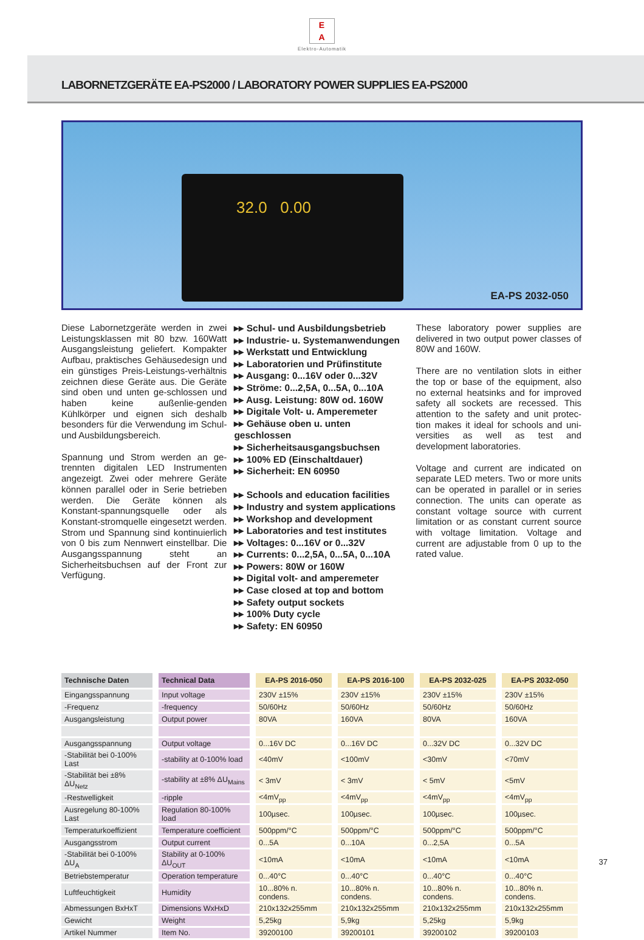E
A
Elektro-Automatik
LABORNETZGERÄTE EA-PS2000 / LABORATORY POWER SUPPLIES EA-PS2000
32.0 0.00
EA-PS 2032-050
Diese Labornetzgeräte werden in zwei Leistungsklassen mit 80 bzw. 160Watt Ausgangsleistung geliefert. Kompakter Aufbau, praktisches Gehäusedesign und ein günstiges Preis-Leistungs-verhältnis zeichnen diese Geräte aus. Die Geräte sind oben und unten ge-schlossen und haben keine außenlie-genden Kühlkörper und eignen sich deshalb besonders für die Verwendung im Schul- und Ausbildungsbereich.
Spannung und Strom werden an ge-trennten digitalen LED Instrumenten angezeigt. Zwei oder mehrere Geräte können parallel oder in Serie betrieben werden. Die Geräte können als Konstant-spannungsquelle oder als Konstant-stromquelle eingesetzt werden. Strom und Spannung sind kontinuierlich von 0 bis zum Nennwert einstellbar. Die Ausgangsspannung steht an Sicherheitsbuchsen auf der Front zur Verfügung.
▸▸ Schul- und Ausbildungsbetrieb
▸▸ Industrie- u. Systemanwendungen
▸▸ Werkstatt und Entwicklung
▸▸ Laboratorien und Prüfinstitute
▸▸ Ausgang: 0...16V oder 0...32V
▸▸ Ströme: 0...2,5A, 0...5A, 0...10A
▸▸ Ausg. Leistung: 80W od. 160W
▸▸ Digitale Volt- u. Amperemeter
▸▸ Gehäuse oben u. unten geschlossen
▸▸ Sicherheitsausgangsbuchsen
▸▸ 100% ED (Einschaltdauer)
▸▸ Sicherheit: EN 60950
▸▸ Schools and education facilities
▸▸ Industry and system applications
▸▸ Workshop and development
▸▸ Laboratories and test institutes
▸▸ Voltages: 0...16V or 0...32V
▸▸ Currents: 0...2,5A, 0...5A, 0...10A
▸▸ Powers: 80W or 160W
▸▸ Digital volt- and amperemeter
▸▸ Case closed at top and bottom
▸▸ Safety output sockets
▸▸ 100% Duty cycle
▸▸ Safety: EN 60950
These laboratory power supplies are delivered in two output power classes of 80W and 160W.
There are no ventilation slots in either the top or base of the equipment, also no external heatsinks and for improved safety all sockets are recessed. This attention to the safety and unit protec-tion makes it ideal for schools and uni-versities as well as test and development laboratories.
Voltage and current are indicated on separate LED meters. Two or more units can be operated in parallel or in series connection. The units can operate as constant voltage source with current limitation or as constant current source with voltage limitation. Voltage and current are adjustable from 0 up to the rated value.
| Technische Daten | Technical Data | EA-PS 2016-050 | EA-PS 2016-100 | EA-PS 2032-025 | EA-PS 2032-050 |
| --- | --- | --- | --- | --- | --- |
| Eingangsspannung | Input voltage | 230V ±15% | 230V ±15% | 230V ±15% | 230V ±15% |
| -Frequenz | -frequency | 50/60Hz | 50/60Hz | 50/60Hz | 50/60Hz |
| Ausgangsleistung | Output power | 80VA | 160VA | 80VA | 160VA |
| Ausgangsspannung | Output voltage | 0...16V DC | 0...16V DC | 0...32V DC | 0...32V DC |
| -Stabilität bei 0-100% Last | -stability at 0-100% load | <40mV | <100mV | <30mV | <70mV |
| -Stabilität bei ±8% ΔU<sub>Netz</sub> | -stability at ±8% ΔU<sub>Mains</sub> | < 3mV | < 3mV | < 5mV | <5mV |
| -Restwelligkeit | -ripple | <4mV<sub>pp</sub> | <4mV<sub>pp</sub> | <4mV<sub>pp</sub> | <4mV<sub>pp</sub> |
| Ausregelung 80-100% Last | Regulation 80-100% load | 100µsec. | 100µsec. | 100µsec. | 100µsec. |
| Temperaturkoeffizient | Temperature coefficient | 500ppm/°C | 500ppm/°C | 500ppm/°C | 500ppm/°C |
| Ausgangsstrom | Output current | 0...5A | 0...10A | 0...2,5A | 0...5A |
| -Stabilität bei 0-100% ΔU<sub>A</sub> | Stability at 0-100% ΔU<sub>OUT</sub> | <10mA | <10mA | <10mA | <10mA |
| Betriebstemperatur | Operation temperature | 0...40°C | 0...40°C | 0...40°C | 0...40°C |
| Luftfeuchtigkeit | Humidity | 10...80% n. condens. | 10...80% n. condens. | 10...80% n. condens. | 10...80% n. condens. |
| Abmessungen BxHxT | Dimensions WxHxD | 210x132x255mm | 210x132x255mm | 210x132x255mm | 210x132x255mm |
| Gewicht | Weight | 5,25kg | 5,9kg | 5,25kg | 5,9kg |
| Artikel Nummer | Item No. | 39200100 | 39200101 | 39200102 | 39200103 |
37